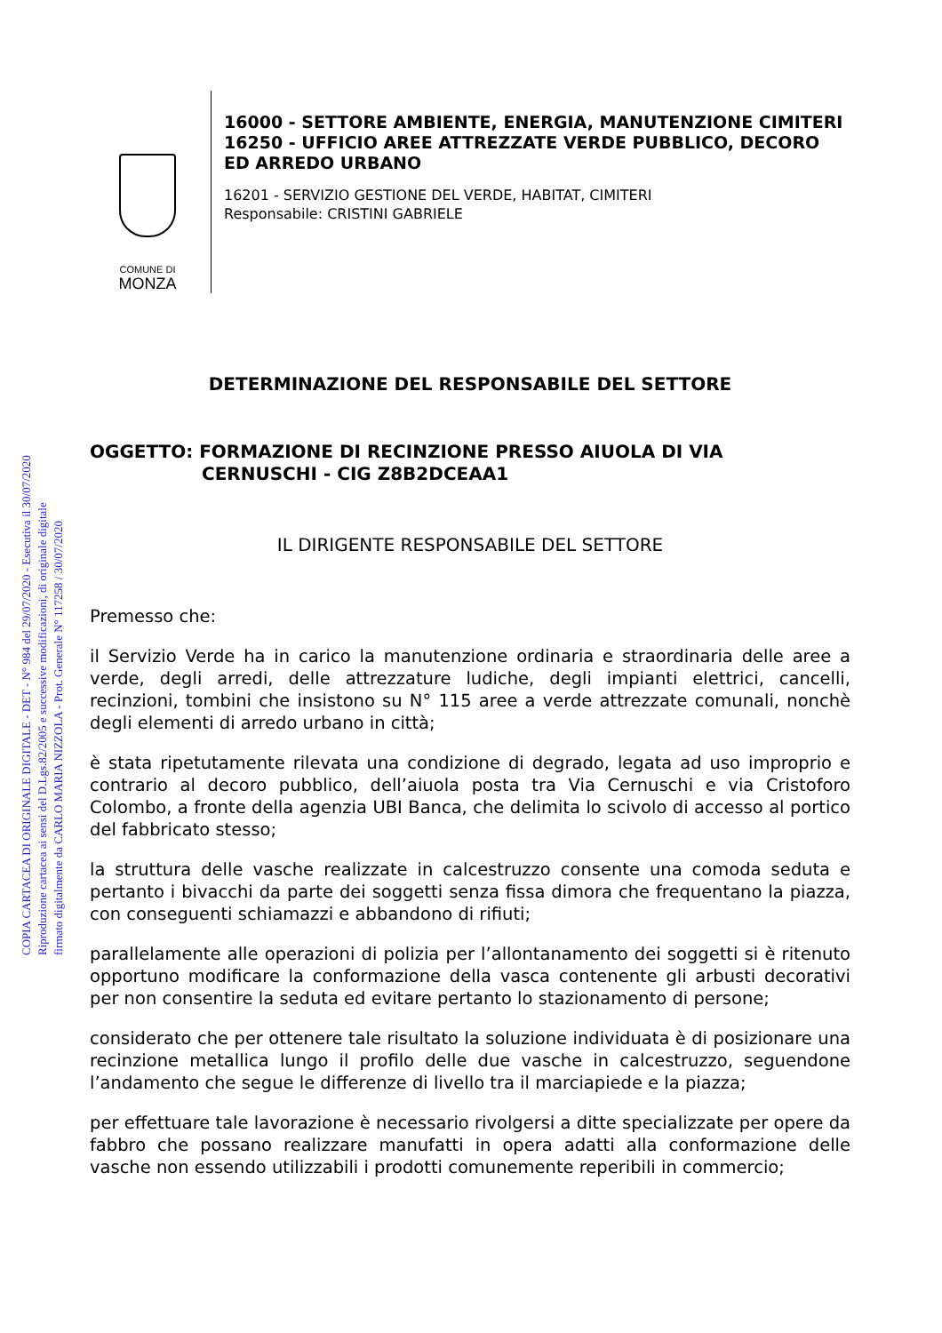COPIA CARTACEA DI ORIGINALE DIGITALE - DET - N° 984 del 29/07/2020 - Esecutiva il 30/07/2020
Riproduzione cartacea ai sensi del D.Lgs.82/2005 e successive modificazioni, di originale digitale
firmato digitalmente da CARLO MARIA NIZZOLA - Prot. Generale N° 117258 / 30/07/2020
COMUNE DI
MONZA
16000 - SETTORE AMBIENTE, ENERGIA, MANUTENZIONE CIMITERI
16250 - UFFICIO AREE ATTREZZATE VERDE PUBBLICO, DECORO ED ARREDO URBANO
16201 - SERVIZIO GESTIONE DEL VERDE, HABITAT, CIMITERI
Responsabile: CRISTINI GABRIELE
DETERMINAZIONE DEL RESPONSABILE DEL SETTORE
OGGETTO: FORMAZIONE DI RECINZIONE PRESSO AIUOLA DI VIA
CERNUSCHI - CIG Z8B2DCEAA1
IL DIRIGENTE RESPONSABILE DEL SETTORE
Premesso che:
il Servizio Verde ha in carico la manutenzione ordinaria e straordinaria delle aree a verde, degli arredi, delle attrezzature ludiche, degli impianti elettrici, cancelli, recinzioni, tombini che insistono su N° 115 aree a verde attrezzate comunali, nonchè degli elementi di arredo urbano in città;
è stata ripetutamente rilevata una condizione di degrado, legata ad uso improprio e contrario al decoro pubblico, dell’aiuola posta tra Via Cernuschi e via Cristoforo Colombo, a fronte della agenzia UBI Banca, che delimita lo scivolo di accesso al portico del fabbricato stesso;
la struttura delle vasche realizzate in calcestruzzo consente una comoda seduta e pertanto i bivacchi da parte dei soggetti senza fissa dimora che frequentano la piazza, con conseguenti schiamazzi e abbandono di rifiuti;
parallelamente alle operazioni di polizia per l’allontanamento dei soggetti si è ritenuto opportuno modificare la conformazione della vasca contenente gli arbusti decorativi per non consentire la seduta ed evitare pertanto lo stazionamento di persone;
considerato che per ottenere tale risultato la soluzione individuata è di posizionare una recinzione metallica lungo il profilo delle due vasche in calcestruzzo, seguendone l’andamento che segue le differenze di livello tra il marciapiede e la piazza;
per effettuare tale lavorazione è necessario rivolgersi a ditte specializzate per opere da fabbro che possano realizzare manufatti in opera adatti alla conformazione delle vasche non essendo utilizzabili i prodotti comunemente reperibili in commercio;